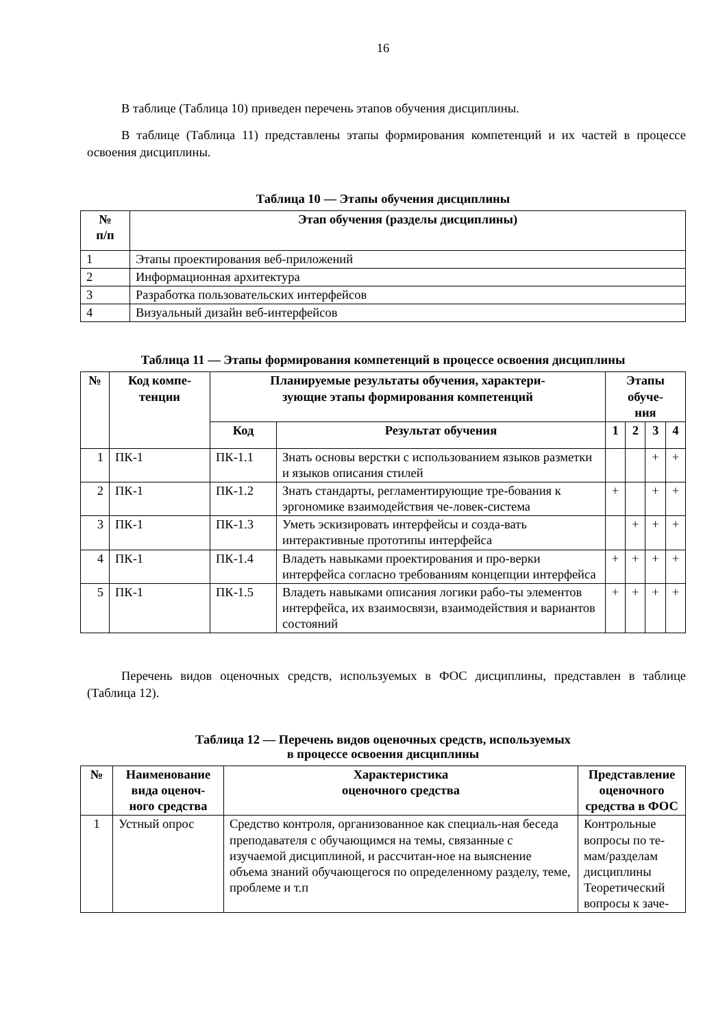16
В таблице (Таблица 10) приведен перечень этапов обучения дисциплины.
В таблице (Таблица 11) представлены этапы формирования компетенций и их частей в процессе освоения дисциплины.
Таблица 10 — Этапы обучения дисциплины
| № п/п | Этап обучения (разделы дисциплины) |
| --- | --- |
| 1 | Этапы проектирования веб-приложений |
| 2 | Информационная архитектура |
| 3 | Разработка пользовательских интерфейсов |
| 4 | Визуальный дизайн веб-интерфейсов |
Таблица 11 — Этапы формирования компетенций в процессе освоения дисциплины
| № | Код компе- тенции | Планируемые результаты обучения, характери- зующие этапы формирования компетенций | | Этапы обуче- ния | | | |
| --- | --- | --- | --- | --- | --- | --- | --- |
| | | Код | Результат обучения | 1 | 2 | 3 | 4 |
| 1 | ПК-1 | ПК-1.1 | Знать основы верстки с использованием языков разметки и языков описания стилей | | | + | + |
| 2 | ПК-1 | ПК-1.2 | Знать стандарты, регламентирующие тре-бования к эргономике взаимодействия че-ловек-система | + | | + | + |
| 3 | ПК-1 | ПК-1.3 | Уметь эскизировать интерфейсы и созда-вать интерактивные прототипы интерфейса | | + | + | + |
| 4 | ПК-1 | ПК-1.4 | Владеть навыками проектирования и про-верки интерфейса согласно требованиям концепции интерфейса | + | + | + | + |
| 5 | ПК-1 | ПК-1.5 | Владеть навыками описания логики рабо-ты элементов интерфейса, их взаимосвязи, взаимодействия и вариантов состояний | + | + | + | + |
Перечень видов оценочных средств, используемых в ФОС дисциплины, представлен в таблице (Таблица 12).
Таблица 12 — Перечень видов оценочных средств, используемых
в процессе освоения дисциплины
| № | Наименование вида оценоч-ного средства | Характеристика оценочного средства | Представление оценочного средства в ФОС |
| --- | --- | --- | --- |
| 1 | Устный опрос | Средство контроля, организованное как специаль-ная беседа преподавателя с обучающимся на темы, связанные с изучаемой дисциплиной, и рассчитан-ное на выяснение объема знаний обучающегося по определенному разделу, теме, проблеме и т.п | Контрольные вопросы по те-мам/разделам дисциплины Теоретический вопросы к заче- |